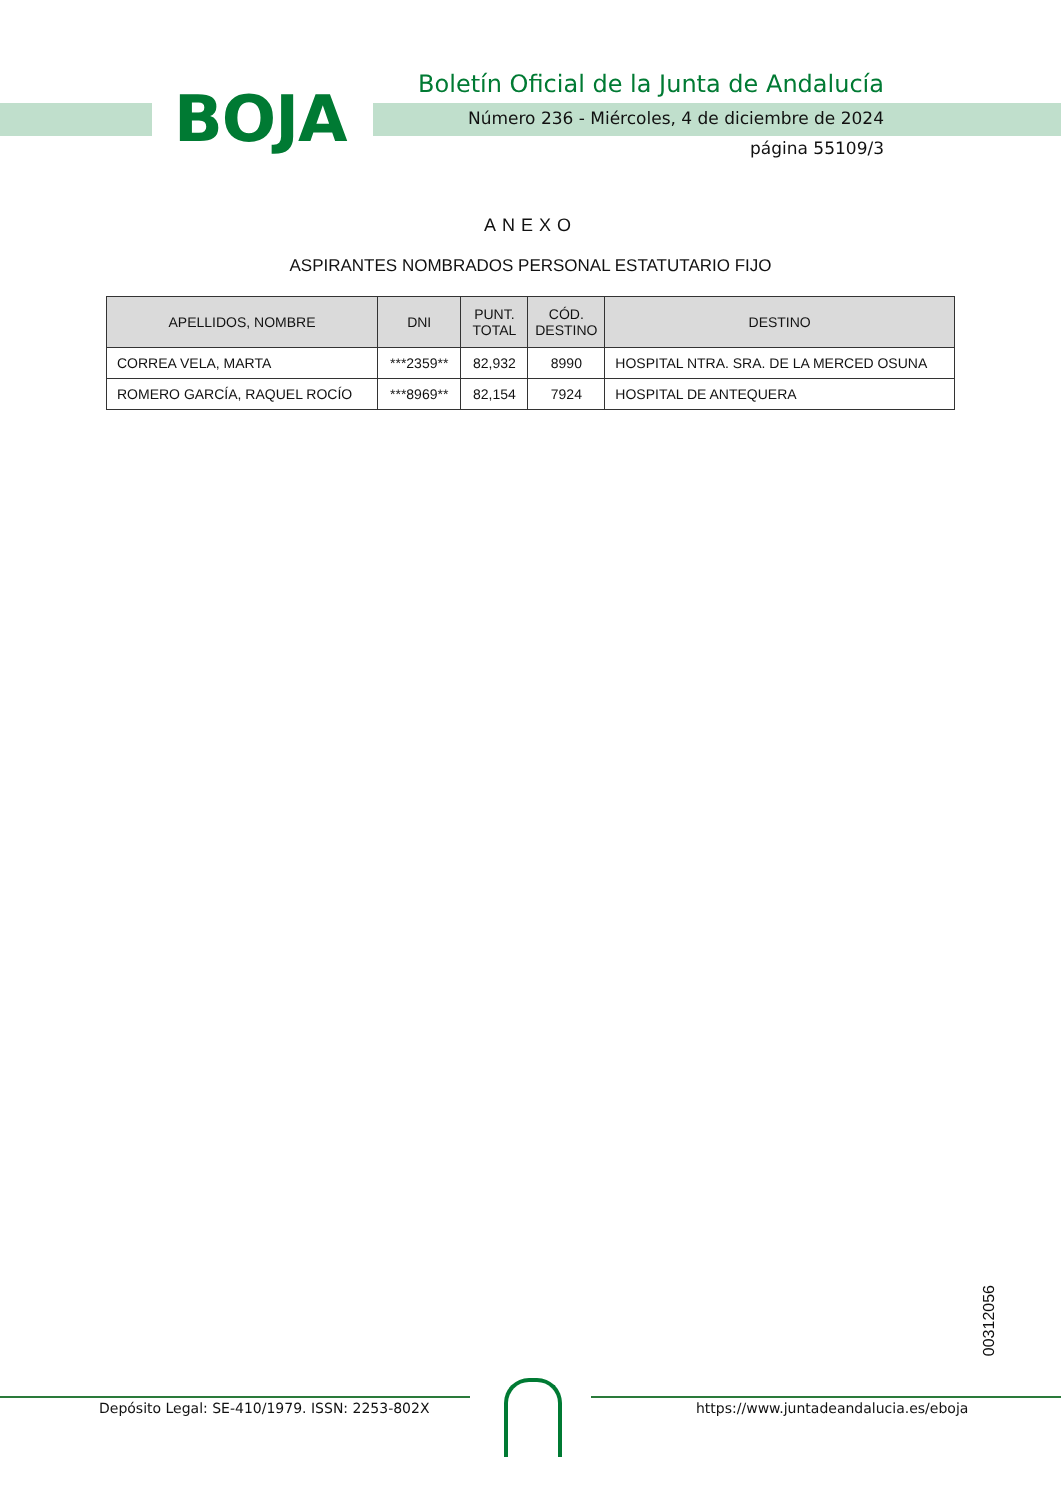BOJA
Boletín Oficial de la Junta de Andalucía
Número 236 - Miércoles, 4 de diciembre de 2024
página 55109/3
ANEXO
ASPIRANTES NOMBRADOS PERSONAL ESTATUTARIO FIJO
| APELLIDOS, NOMBRE | DNI | PUNT. TOTAL | CÓD. DESTINO | DESTINO |
| --- | --- | --- | --- | --- |
| CORREA VELA, MARTA | ***2359** | 82,932 | 8990 | HOSPITAL NTRA. SRA. DE LA MERCED OSUNA |
| ROMERO GARCÍA, RAQUEL ROCÍO | ***8969** | 82,154 | 7924 | HOSPITAL DE ANTEQUERA |
00312056
Depósito Legal: SE-410/1979. ISSN: 2253-802X https://www.juntadeandalucia.es/eboja